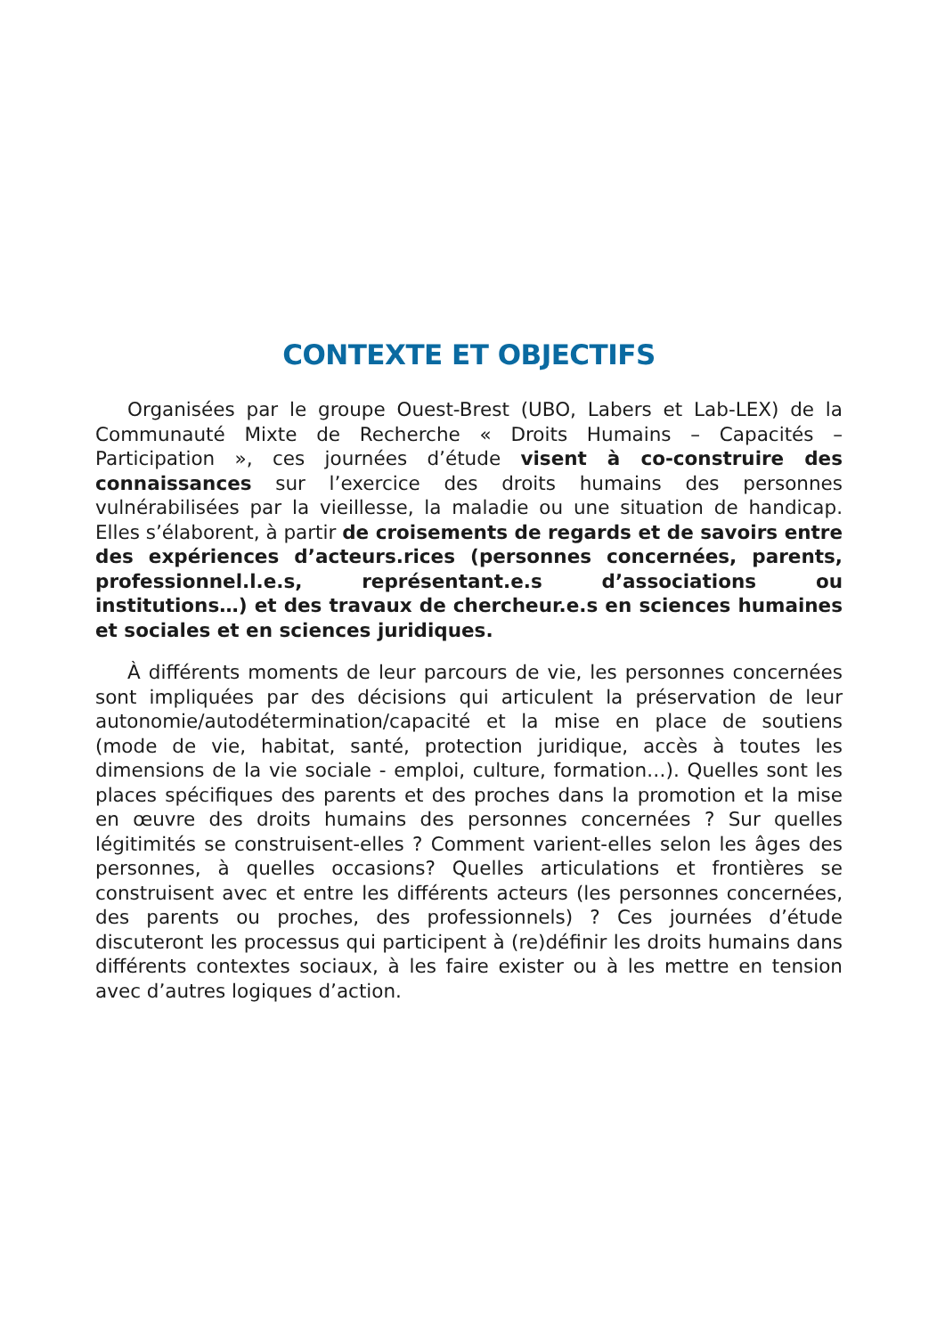CONTEXTE ET OBJECTIFS
Organisées par le groupe Ouest-Brest (UBO, Labers et Lab-LEX) de la Communauté Mixte de Recherche « Droits Humains – Capacités – Participation », ces journées d’étude visent à co-construire des connaissances sur l’exercice des droits humains des personnes vulnérabilisées par la vieillesse, la maladie ou une situation de handicap. Elles s’élaborent, à partir de croisements de regards et de savoirs entre des expériences d’acteurs.rices (personnes concernées, parents, professionnel.l.e.s, représentant.e.s d’associations ou institutions…) et des travaux de chercheur.e.s en sciences humaines et sociales et en sciences juridiques.
À différents moments de leur parcours de vie, les personnes concernées sont impliquées par des décisions qui articulent la préservation de leur autonomie/autodétermination/capacité et la mise en place de soutiens (mode de vie, habitat, santé, protection juridique, accès à toutes les dimensions de la vie sociale - emploi, culture, formation…). Quelles sont les places spécifiques des parents et des proches dans la promotion et la mise en œuvre des droits humains des personnes concernées ? Sur quelles légitimités se construisent-elles ? Comment varient-elles selon les âges des personnes, à quelles occasions? Quelles articulations et frontières se construisent avec et entre les différents acteurs (les personnes concernées, des parents ou proches, des professionnels) ? Ces journées d’étude discuteront les processus qui participent à (re)définir les droits humains dans différents contextes sociaux, à les faire exister ou à les mettre en tension avec d’autres logiques d’action.